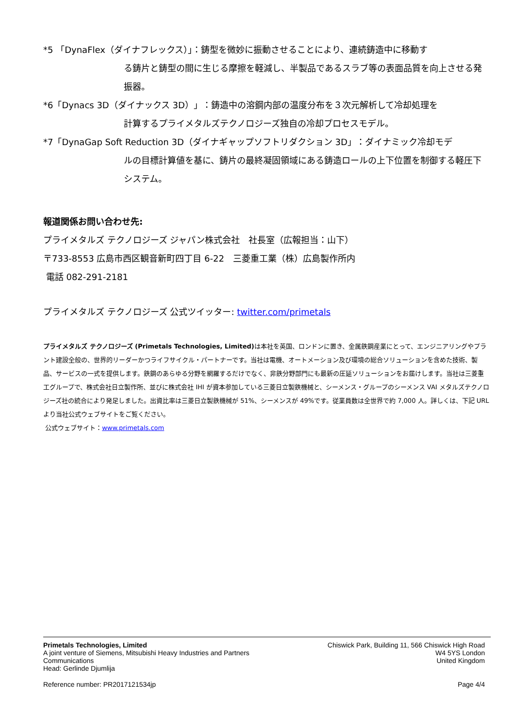*5 「DynaFlex（ダイナフレックス）」：鋳型を微妙に振動させることにより、連続鋳造中に移動す
る鋳片と鋳型の間に生じる摩擦を軽減し、半製品であるスラブ等の表面品質を向上させる発振器。
*6「Dynacs 3D（ダイナックス 3D）」：鋳造中の溶鋼内部の温度分布を３次元解析して冷却処理を
計算するプライメタルズテクノロジーズ独自の冷却プロセスモデル。
*7「DynaGap Soft Reduction 3D（ダイナギャップソフトリダクション 3D」：ダイナミック冷却モデ
ルの目標計算値を基に、鋳片の最終凝固領域にある鋳造ロールの上下位置を制御する軽圧下システム。
報道関係お問い合わせ先:
プライメタルズ テクノロジーズ ジャパン株式会社　社長室（広報担当：山下）
〒733-8553 広島市西区観音新町四丁目 6-22　三菱重工業（株）広島製作所内
電話 082-291-2181
プライメタルズ テクノロジーズ 公式ツイッター: twitter.com/primetals
プライメタルズ テクノロジーズ (Primetals Technologies, Limited) は本社を英国、ロンドンに置き、金属鉄鋼産業にとって、エンジニアリングやプラント建設全般の、世界的リーダーかつライフサイクル・パートナーです。当社は電機、オートメーション及び環境の総合ソリューションを含めた技術、製品、サービスの一式を提供します。鉄鋼のあらゆる分野を網羅するだけでなく、非鉄分野部門にも最新の圧延ソリューションをお届けします。当社は三菱重工グループで、株式会社日立製作所、並びに株式会社 IHI が資本参加している三菱日立製鉄機械と、シーメンス・グループのシーメンス VAI メタルズテクノロジーズ社の統合により発足しました。出資比率は三菱日立製鉄機械が 51%、シーメンスが 49%です。従業員数は全世界で約 7,000 人。詳しくは、下記 URL より当社公式ウェブサイトをご覧ください。
公式ウェブサイト：www.primetals.com
Primetals Technologies, Limited
A joint venture of Siemens, Mitsubishi Heavy Industries and Partners
Communications
Head: Gerlinde Djumlija
Chiswick Park, Building 11, 566 Chiswick High Road
W4 5YS London
United Kingdom
Reference number: PR2017121534jp
Page 4/4